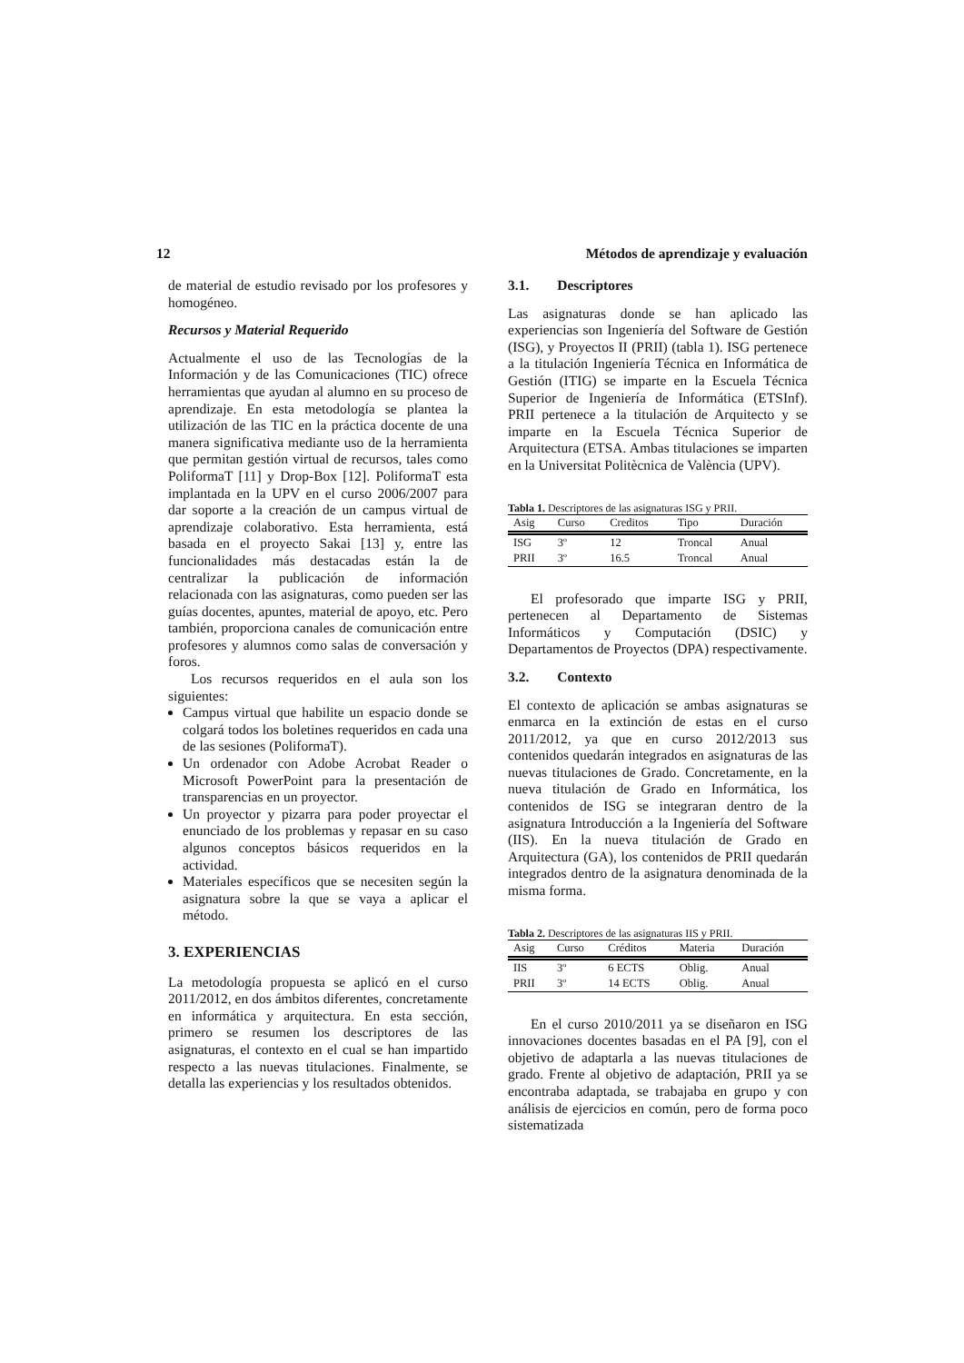12 Métodos de aprendizaje y evaluación
de material de estudio revisado por los profesores y homogéneo.
Recursos y Material Requerido
Actualmente el uso de las Tecnologías de la Información y de las Comunicaciones (TIC) ofrece herramientas que ayudan al alumno en su proceso de aprendizaje. En esta metodología se plantea la utilización de las TIC en la práctica docente de una manera significativa mediante uso de la herramienta que permitan gestión virtual de recursos, tales como PoliformaT [11] y Drop-Box [12]. PoliformaT esta implantada en la UPV en el curso 2006/2007 para dar soporte a la creación de un campus virtual de aprendizaje colaborativo. Esta herramienta, está basada en el proyecto Sakai [13] y, entre las funcionalidades más destacadas están la de centralizar la publicación de información relacionada con las asignaturas, como pueden ser las guías docentes, apuntes, material de apoyo, etc. Pero también, proporciona canales de comunicación entre profesores y alumnos como salas de conversación y foros.
Los recursos requeridos en el aula son los siguientes:
Campus virtual que habilite un espacio donde se colgará todos los boletines requeridos en cada una de las sesiones (PoliformaT).
Un ordenador con Adobe Acrobat Reader o Microsoft PowerPoint para la presentación de transparencias en un proyector.
Un proyector y pizarra para poder proyectar el enunciado de los problemas y repasar en su caso algunos conceptos básicos requeridos en la actividad.
Materiales específicos que se necesiten según la asignatura sobre la que se vaya a aplicar el método.
3. EXPERIENCIAS
La metodología propuesta se aplicó en el curso 2011/2012, en dos ámbitos diferentes, concretamente en informática y arquitectura. En esta sección, primero se resumen los descriptores de las asignaturas, el contexto en el cual se han impartido respecto a las nuevas titulaciones. Finalmente, se detalla las experiencias y los resultados obtenidos.
3.1. Descriptores
Las asignaturas donde se han aplicado las experiencias son Ingeniería del Software de Gestión (ISG), y Proyectos II (PRII) (tabla 1). ISG pertenece a la titulación Ingeniería Técnica en Informática de Gestión (ITIG) se imparte en la Escuela Técnica Superior de Ingeniería de Informática (ETSInf). PRII pertenece a la titulación de Arquitecto y se imparte en la Escuela Técnica Superior de Arquitectura (ETSA. Ambas titulaciones se imparten en la Universitat Politècnica de València (UPV).
Tabla 1. Descriptores de las asignaturas ISG y PRII.
| Asig | Curso | Creditos | Tipo | Duración |
| --- | --- | --- | --- | --- |
| ISG | 3º | 12 | Troncal | Anual |
| PRII | 3º | 16.5 | Troncal | Anual |
El profesorado que imparte ISG y PRII, pertenecen al Departamento de Sistemas Informáticos y Computación (DSIC) y Departamentos de Proyectos (DPA) respectivamente.
3.2. Contexto
El contexto de aplicación se ambas asignaturas se enmarca en la extinción de estas en el curso 2011/2012, ya que en curso 2012/2013 sus contenidos quedarán integrados en asignaturas de las nuevas titulaciones de Grado. Concretamente, en la nueva titulación de Grado en Informática, los contenidos de ISG se integraran dentro de la asignatura Introducción a la Ingeniería del Software (IIS). En la nueva titulación de Grado en Arquitectura (GA), los contenidos de PRII quedarán integrados dentro de la asignatura denominada de la misma forma.
Tabla 2. Descriptores de las asignaturas IIS y PRII.
| Asig | Curso | Créditos | Materia | Duración |
| --- | --- | --- | --- | --- |
| IIS | 3º | 6 ECTS | Oblig. | Anual |
| PRII | 3º | 14 ECTS | Oblig. | Anual |
En el curso 2010/2011 ya se diseñaron en ISG innovaciones docentes basadas en el PA [9], con el objetivo de adaptarla a las nuevas titulaciones de grado. Frente al objetivo de adaptación, PRII ya se encontraba adaptada, se trabajaba en grupo y con análisis de ejercicios en común, pero de forma poco sistematizada